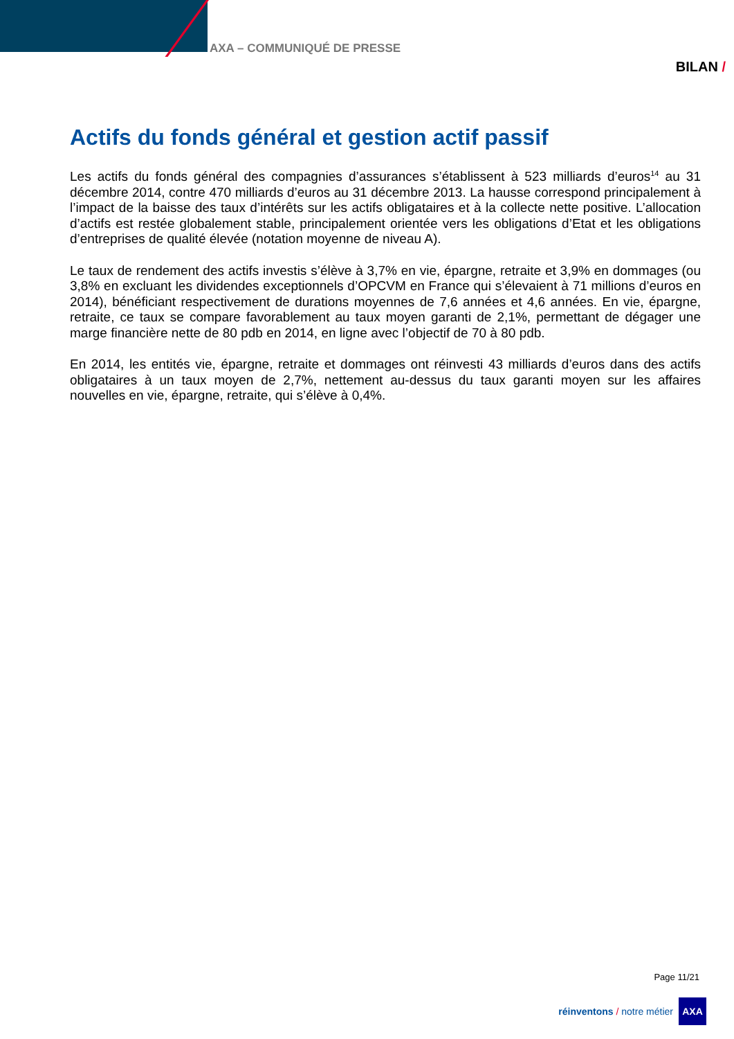AXA – COMMUNIQUÉ DE PRESSE
BILAN /
Actifs du fonds général et gestion actif passif
Les actifs du fonds général des compagnies d’assurances s’établissent à 523 milliards d’euros<sup>14</sup> au 31 décembre 2014, contre 470 milliards d’euros au 31 décembre 2013. La hausse correspond principalement à l’impact de la baisse des taux d’intérêts sur les actifs obligataires et à la collecte nette positive. L’allocation d’actifs est restée globalement stable, principalement orientée vers les obligations d’Etat et les obligations d’entreprises de qualité élevée (notation moyenne de niveau A).
Le taux de rendement des actifs investis s’élève à 3,7% en vie, épargne, retraite et 3,9% en dommages (ou 3,8% en excluant les dividendes exceptionnels d’OPCVM en France qui s’élevaient à 71 millions d’euros en 2014), bénéficiant respectivement de durations moyennes de 7,6 années et 4,6 années. En vie, épargne, retraite, ce taux se compare favorablement au taux moyen garanti de 2,1%, permettant de dégager une marge financière nette de 80 pdb en 2014, en ligne avec l’objectif de 70 à 80 pdb.
En 2014, les entités vie, épargne, retraite et dommages ont réinvesti 43 milliards d’euros dans des actifs obligataires à un taux moyen de 2,7%, nettement au-dessus du taux garanti moyen sur les affaires nouvelles en vie, épargne, retraite, qui s’élève à 0,4%.
Page 11/21
réinventons / notre métier
AXA